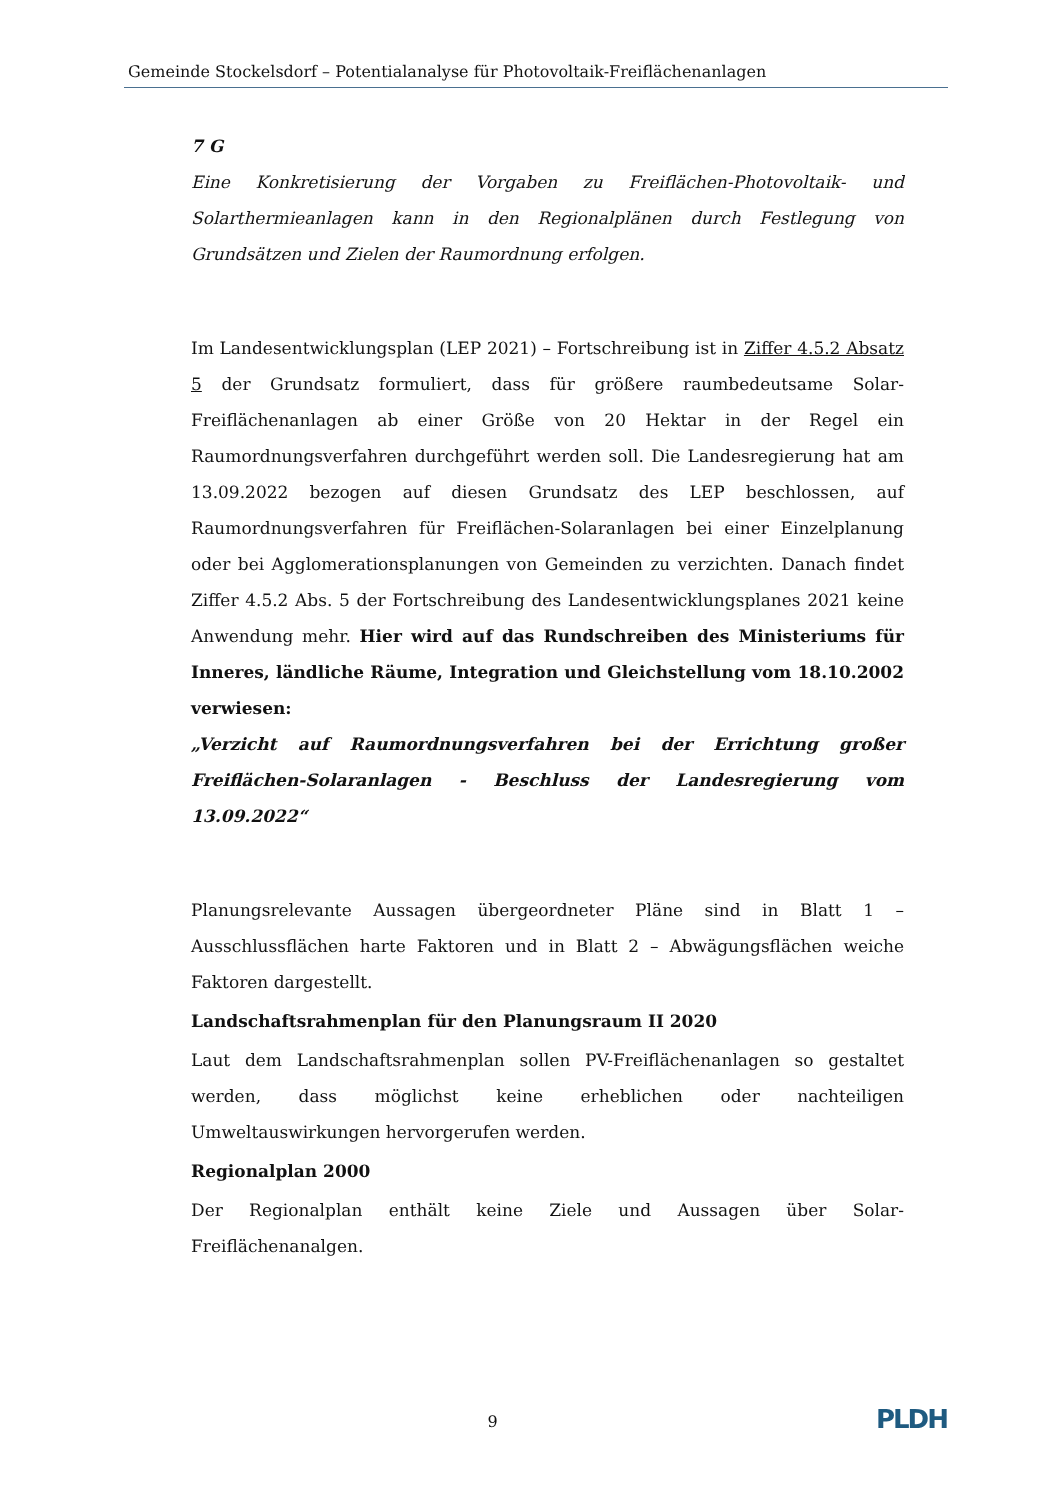Gemeinde Stockelsdorf – Potentialanalyse für Photovoltaik-Freiflächenanlagen
7 G
Eine Konkretisierung der Vorgaben zu Freiflächen-Photovoltaik- und Solarthermieanlagen kann in den Regionalplänen durch Festlegung von Grundsätzen und Zielen der Raumordnung erfolgen.
Im Landesentwicklungsplan (LEP 2021) – Fortschreibung ist in Ziffer 4.5.2 Absatz 5 der Grundsatz formuliert, dass für größere raumbedeutsame Solar-Freiflächenanlagen ab einer Größe von 20 Hektar in der Regel ein Raumordnungsverfahren durchgeführt werden soll. Die Landesregierung hat am 13.09.2022 bezogen auf diesen Grundsatz des LEP beschlossen, auf Raumordnungsverfahren für Freiflächen-Solaranlagen bei einer Einzelplanung oder bei Agglomerationsplanungen von Gemeinden zu verzichten. Danach findet Ziffer 4.5.2 Abs. 5 der Fortschreibung des Landesentwicklungsplanes 2021 keine Anwendung mehr. Hier wird auf das Rundschreiben des Ministeriums für Inneres, ländliche Räume, Integration und Gleichstellung vom 18.10.2002 verwiesen:
„Verzicht auf Raumordnungsverfahren bei der Errichtung großer Freiflächen-Solaranlagen - Beschluss der Landesregierung vom 13.09.2022“
Planungsrelevante Aussagen übergeordneter Pläne sind in Blatt 1 – Ausschlussflächen harte Faktoren und in Blatt 2 – Abwägungsflächen weiche Faktoren dargestellt.
Landschaftsrahmenplan für den Planungsraum II 2020
Laut dem Landschaftsrahmenplan sollen PV-Freiflächenanlagen so gestaltet werden, dass möglichst keine erheblichen oder nachteiligen Umweltauswirkungen hervorgerufen werden.
Regionalplan 2000
Der Regionalplan enthält keine Ziele und Aussagen über Solar-Freiflächenanalgen.
9 PLDH